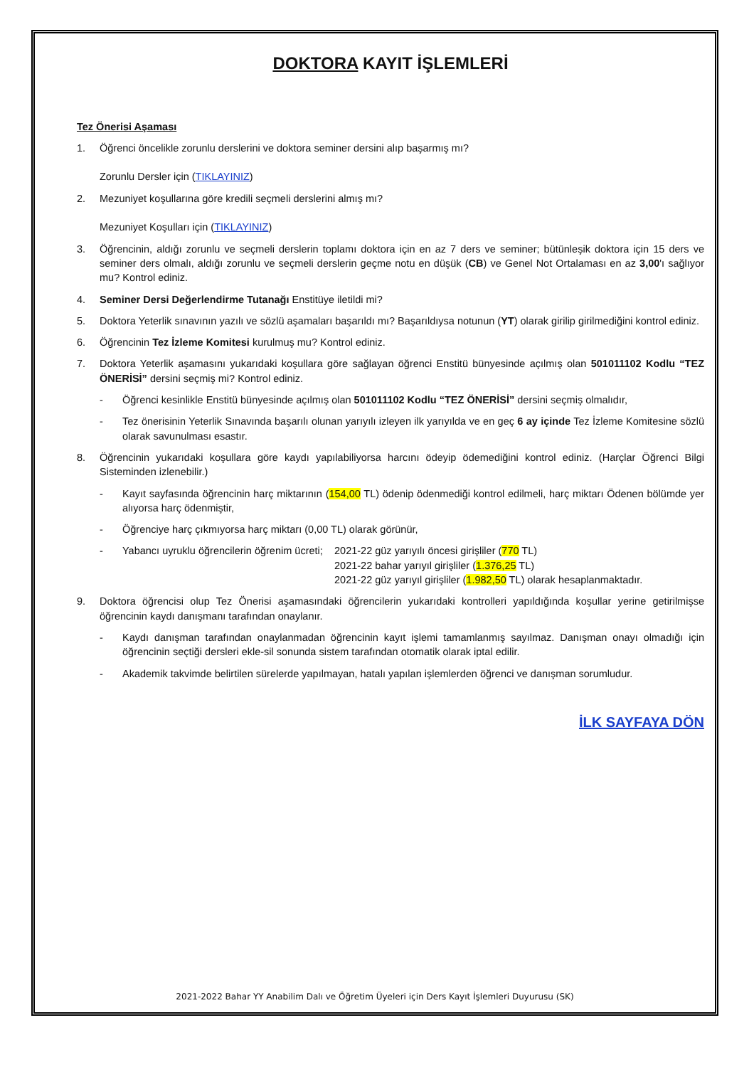DOKTORA KAYIT İŞLEMLERİ
Tez Önerisi Aşaması
1. Öğrenci öncelikle zorunlu derslerini ve doktora seminer dersini alıp başarmış mı?
Zorunlu Dersler için (TIKLAYINIZ)
2. Mezuniyet koşullarına göre kredili seçmeli derslerini almış mı?
Mezuniyet Koşulları için (TIKLAYINIZ)
3. Öğrencinin, aldığı zorunlu ve seçmeli derslerin toplamı doktora için en az 7 ders ve seminer; bütünleşik doktora için 15 ders ve seminer ders olmalı, aldığı zorunlu ve seçmeli derslerin geçme notu en düşük (CB) ve Genel Not Ortalaması en az 3,00'ı sağlıyor mu? Kontrol ediniz.
4. Seminer Dersi Değerlendirme Tutanağı Enstitüye iletildi mi?
5. Doktora Yeterlik sınavının yazılı ve sözlü aşamaları başarıldı mı? Başarıldıysa notunun (YT) olarak girilip girilmediğini kontrol ediniz.
6. Öğrencinin Tez İzleme Komitesi kurulmuş mu? Kontrol ediniz.
7. Doktora Yeterlik aşamasını yukarıdaki koşullara göre sağlayan öğrenci Enstitü bünyesinde açılmış olan 501011102 Kodlu “TEZ ÖNERİSİ” dersini seçmiş mi? Kontrol ediniz.
- Öğrenci kesinlikle Enstitü bünyesinde açılmış olan 501011102 Kodlu “TEZ ÖNERİSİ” dersini seçmiş olmalıdır,
- Tez önerisinin Yeterlik Sınavında başarılı olunan yarıyılı izleyen ilk yarıyılda ve en geç 6 ay içinde Tez İzleme Komitesine sözlü olarak savunulması esastır.
8. Öğrencinin yukarıdaki koşullara göre kaydı yapılabiliyorsa harcını ödeyip ödemediğini kontrol ediniz. (Harçlar Öğrenci Bilgi Sisteminden izlenebilir.)
- Kayıt sayfasında öğrencinin harç miktarının (154,00 TL) ödenip ödenmediği kontrol edilmeli, harç miktarı Ödenen bölümde yer alıyorsa harç ödenmiştir,
- Öğrenciye harç çıkmıyorsa harç miktarı (0,00 TL) olarak görünür,
- Yabancı uyruklu öğrencilerin öğrenim ücreti; 2021-22 güz yarıyılı öncesi girişliler (770 TL)
2021-22 bahar yarıyıl girişliler (1.376,25 TL)
2021-22 güz yarıyıl girişliler (1.982,50 TL) olarak hesaplanmaktadır.
9. Doktora öğrencisi olup Tez Önerisi aşamasındaki öğrencilerin yukarıdaki kontrolleri yapıldığında koşullar yerine getirilmişse öğrencinin kaydı danışmanı tarafından onaylanır.
- Kaydı danışman tarafından onaylanmadan öğrencinin kayıt işlemi tamamlanmış sayılmaz. Danışman onayı olmadığı için öğrencinin seçtiği dersleri ekle-sil sonunda sistem tarafından otomatik olarak iptal edilir.
- Akademik takvimde belirtilen sürelerde yapılmayan, hatalı yapılan işlemlerden öğrenci ve danışman sorumludur.
İLK SAYFAYA DÖN
2021-2022 Bahar YY Anabilim Dalı ve Öğretim Üyeleri için Ders Kayıt İşlemleri Duyurusu (SK)